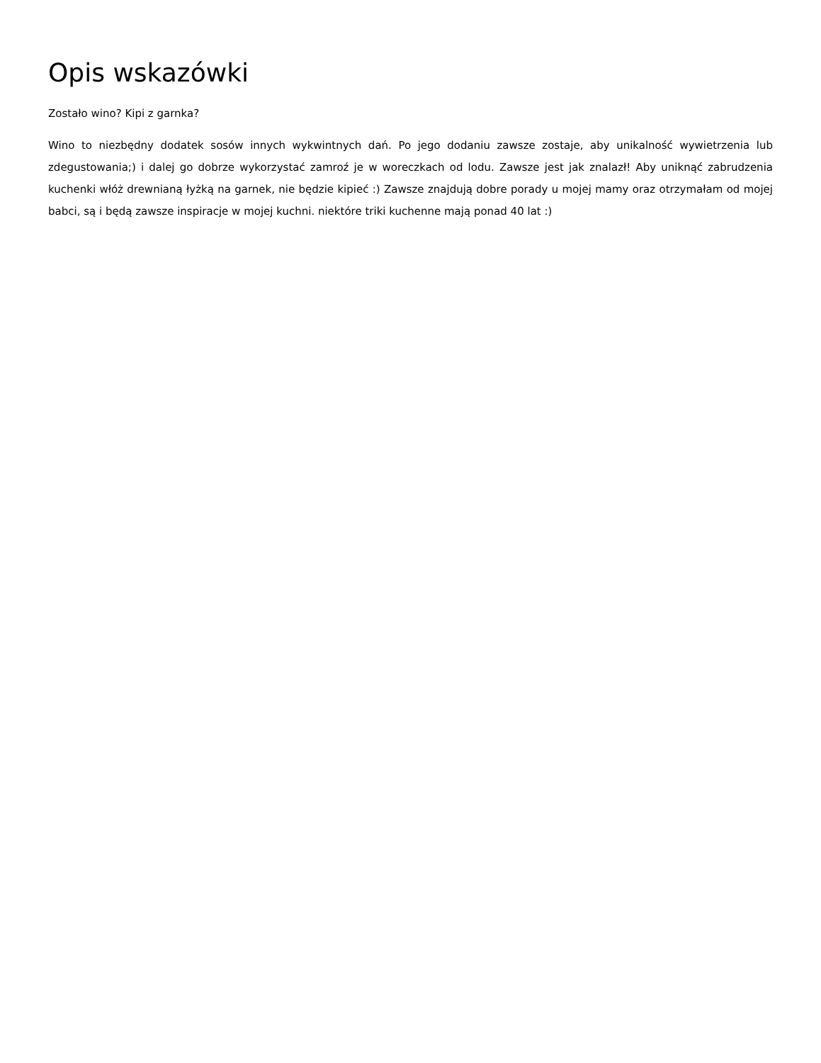Opis wskazówki
Zostało wino? Kipi z garnka?
Wino to niezbędny dodatek sosów innych wykwintnych dań. Po jego dodaniu zawsze zostaje, aby unikalność wywietrzenia lub zdegustowania;) i dalej go dobrze wykorzystać zamroź je w woreczkach od lodu. Zawsze jest jak znalazł! Aby uniknąć zabrudzenia kuchenki włóż drewnianą łyżką na garnek, nie będzie kipieć :) Zawsze znajdują dobre porady u mojej mamy oraz otrzymałam od mojej babci, są i będą zawsze inspiracje w mojej kuchni. niektóre triki kuchenne mają ponad 40 lat :)